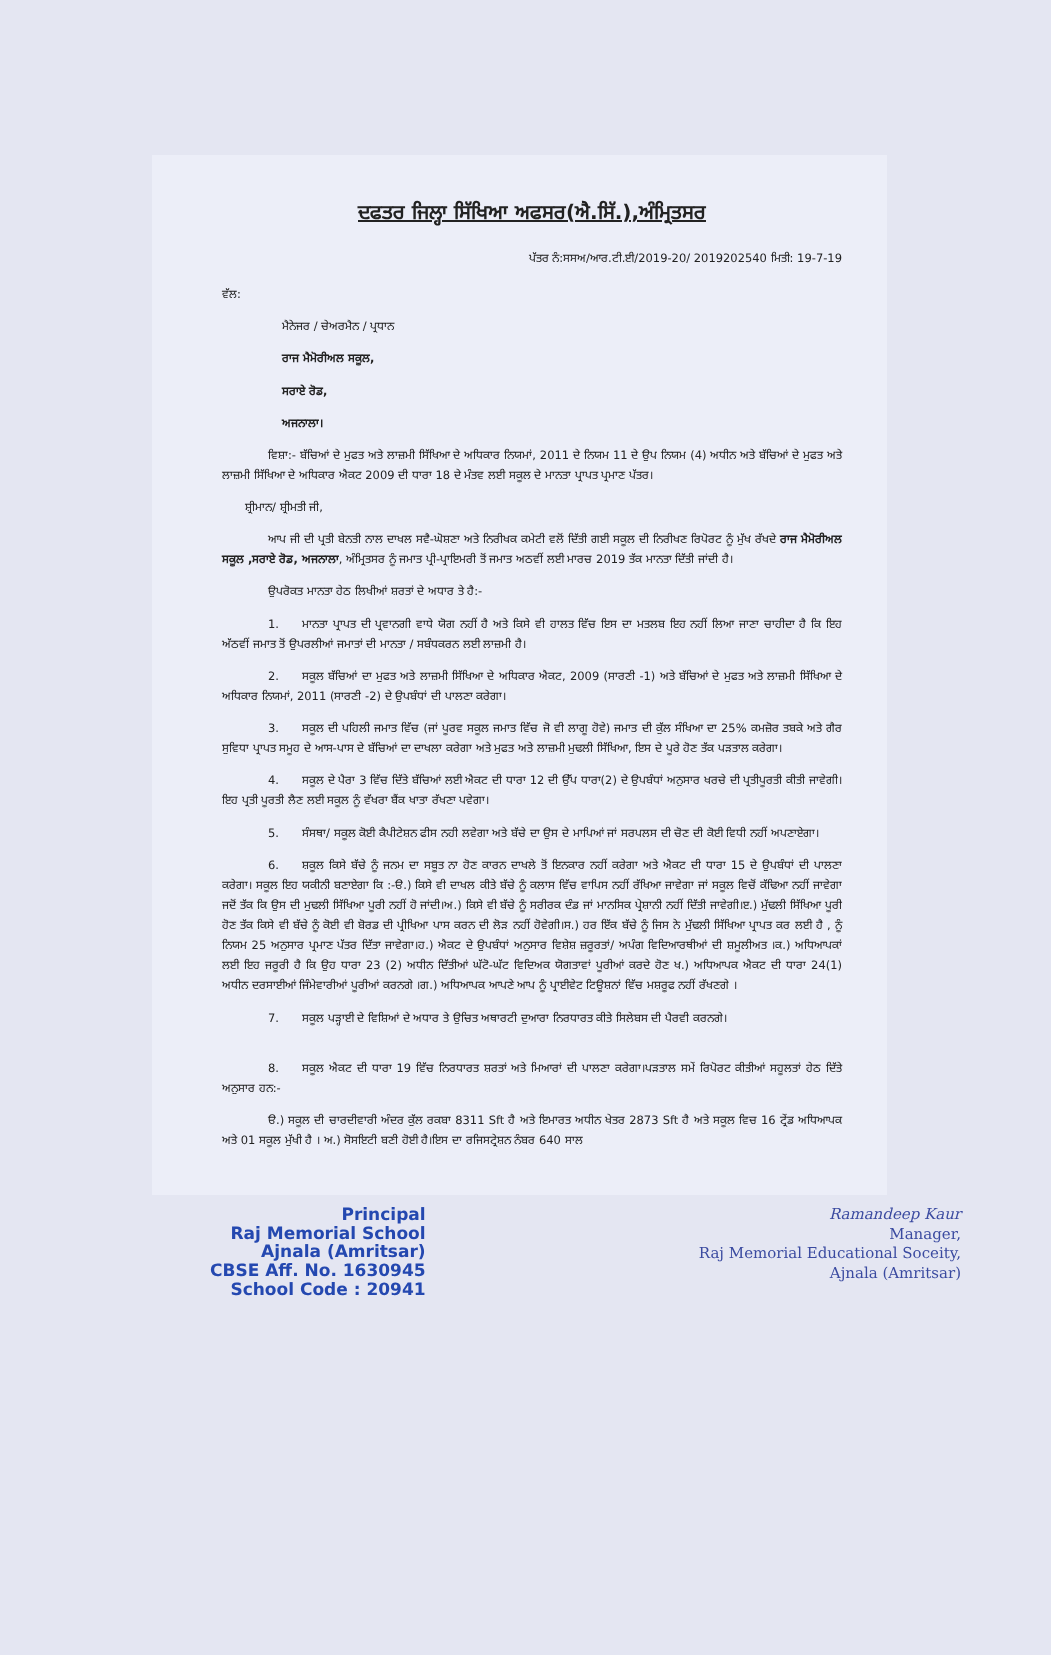ਦਫਤਰ ਜਿਲ੍ਹਾ ਸਿੱਖਿਆ ਅਫਸਰ(ਐ.ਸਿੱ.),ਅੰਮ੍ਰਿਤਸਰ
ਪੱਤਰ ਨੰ:ਸਸਅ/ਆਰ.ਟੀ.ਈ/2019-20/ 2019202540 ਮਿਤੀ: 19-7-19
ਵੱਲ:
ਮੈਨੇਜਰ / ਚੇਅਰਮੈਨ / ਪ੍ਰਧਾਨ
ਰਾਜ ਮੈਮੋਰੀਅਲ ਸਕੂਲ,
ਸਰਾਏ ਰੋਡ,
ਅਜਨਾਲਾ।
    ਵਿਸ਼ਾ:- ਬੱਚਿਆਂ ਦੇ ਮੁਫਤ ਅਤੇ ਲਾਜ਼ਮੀ ਸਿੱਖਿਆ ਦੇ ਅਧਿਕਾਰ ਨਿਯਮਾਂ, 2011 ਦੇ ਨਿਯਮ 11 ਦੇ ਉਪ ਨਿਯਮ (4) ਅਧੀਨ ਅਤੇ ਬੱਚਿਆਂ ਦੇ ਮੁਫਤ ਅਤੇ ਲਾਜ਼ਮੀ ਸਿੱਖਿਆ ਦੇ ਅਧਿਕਾਰ ਐਕਟ 2009 ਦੀ ਧਾਰਾ 18 ਦੇ ਮੰਤਵ ਲਈ ਸਕੂਲ ਦੇ ਮਾਨਤਾ ਪ੍ਰਾਪਤ ਪ੍ਰਮਾਣ ਪੱਤਰ।
  ਸ਼੍ਰੀਮਾਨ/ ਸ਼੍ਰੀਮਤੀ ਜੀ,
    ਆਪ ਜੀ ਦੀ ਪ੍ਰਤੀ ਬੇਨਤੀ ਨਾਲ ਦਾਖਲ ਸਵੈ-ਘੋਸ਼ਣਾ ਅਤੇ ਨਿਰੀਖਕ ਕਮੇਟੀ ਵਲੋਂ ਦਿੱਤੀ ਗਈ ਸਕੂਲ ਦੀ ਨਿਰੀਖਣ ਰਿਪੋਰਟ ਨੂੰ ਮੁੱਖ ਰੱਖਦੇ ਰਾਜ ਮੈਮੋਰੀਅਲ ਸਕੂਲ ,ਸਰਾਏ ਰੋਡ, ਅਜਨਾਲਾ, ਅੰਮ੍ਰਿਤਸਰ ਨੂੰ ਜਮਾਤ ਪ੍ਰੀ-ਪ੍ਰਾਇਮਰੀ ਤੋਂ ਜਮਾਤ ਅਠਵੀਂ ਲਈ ਮਾਰਚ 2019 ਤੱਕ ਮਾਨਤਾ ਦਿੱਤੀ ਜਾਂਦੀ ਹੈ।
    ਉਪਰੋਕਤ ਮਾਨਤਾ ਹੇਠ ਲਿਖੀਆਂ ਸ਼ਰਤਾਂ ਦੇ ਅਧਾਰ ਤੇ ਹੈ:-
    1.  ਮਾਨਤਾ ਪ੍ਰਾਪਤ ਦੀ ਪ੍ਰਵਾਨਗੀ ਵਾਧੇ ਯੋਗ ਨਹੀਂ ਹੈ ਅਤੇ ਕਿਸੇ ਵੀ ਹਾਲਤ ਵਿੱਚ ਇਸ ਦਾ ਮਤਲਬ ਇਹ ਨਹੀਂ ਲਿਆ ਜਾਣਾ ਚਾਹੀਦਾ ਹੈ ਕਿ ਇਹ ਅੱਠਵੀਂ ਜਮਾਤ ਤੋਂ ਉਪਰਲੀਆਂ ਜਮਾਤਾਂ ਦੀ ਮਾਨਤਾ / ਸਬੰਧਕਰਨ ਲਈ ਲਾਜ਼ਮੀ ਹੈ।
    2.  ਸਕੂਲ ਬੱਚਿਆਂ ਦਾ ਮੁਫਤ ਅਤੇ ਲਾਜ਼ਮੀ ਸਿੱਖਿਆ ਦੇ ਅਧਿਕਾਰ ਐਕਟ, 2009 (ਸਾਰਣੀ -1) ਅਤੇ ਬੱਚਿਆਂ ਦੇ ਮੁਫਤ ਅਤੇ ਲਾਜ਼ਮੀ ਸਿੱਖਿਆ ਦੇ ਅਧਿਕਾਰ ਨਿਯਮਾਂ, 2011 (ਸਾਰਣੀ -2) ਦੇ ਉਪਬੰਧਾਂ ਦੀ ਪਾਲਣਾ ਕਰੇਗਾ।
    3.  ਸਕੂਲ ਦੀ ਪਹਿਲੀ ਜਮਾਤ ਵਿੱਚ (ਜਾਂ ਪੂਰਵ ਸਕੂਲ ਜਮਾਤ ਵਿੱਚ ਜੋ ਵੀ ਲਾਗੂ ਹੋਵੇ) ਜਮਾਤ ਦੀ ਕੁੱਲ ਸੰਖਿਆ ਦਾ 25% ਕਮਜ਼ੋਰ ਤਬਕੇ ਅਤੇ ਗੈਰ ਸੁਵਿਧਾ ਪ੍ਰਾਪਤ ਸਮੂਹ ਦੇ ਆਸ-ਪਾਸ ਦੇ ਬੱਚਿਆਂ ਦਾ ਦਾਖਲਾ ਕਰੇਗਾ ਅਤੇ ਮੁਫਤ ਅਤੇ ਲਾਜ਼ਮੀ ਮੁਢਲੀ ਸਿੱਖਿਆ, ਇਸ ਦੇ ਪੂਰੇ ਹੋਣ ਤੱਕ ਪੜਤਾਲ ਕਰੇਗਾ।
    4.  ਸਕੂਲ ਦੇ ਪੈਰਾ 3 ਵਿੱਚ ਦਿੱਤੇ ਬੱਚਿਆਂ ਲਈ ਐਕਟ ਦੀ ਧਾਰਾ 12 ਦੀ ਉੱਪ ਧਾਰਾ(2) ਦੇ ਉਪਬੰਧਾਂ ਅਨੁਸਾਰ ਖਰਚੇ ਦੀ ਪ੍ਰਤੀਪੂਰਤੀ ਕੀਤੀ ਜਾਵੇਗੀ। ਇਹ ਪ੍ਰਤੀ ਪੂਰਤੀ ਲੈਣ ਲਈ ਸਕੂਲ ਨੂੰ ਵੱਖਰਾ ਬੈਂਕ ਖਾਤਾ ਰੱਖਣਾ ਪਵੇਗਾ।
    5.  ਸੰਸਥਾ/ ਸਕੂਲ ਕੋਈ ਕੈਪੀਟੇਸ਼ਨ ਫੀਸ ਨਹੀ ਲਵੇਗਾ ਅਤੇ ਬੱਚੇ ਦਾ ਉਸ ਦੇ ਮਾਪਿਆਂ ਜਾਂ ਸਰਪਲਸ ਦੀ ਚੋਣ ਦੀ ਕੋਈ ਵਿਧੀ ਨਹੀਂ ਅਪਣਾਏਗਾ।
    6.  ਸ਼ਕੂਲ ਕਿਸੇ ਬੱਚੇ ਨੂੰ ਜਨਮ ਦਾ ਸਬੂਤ ਨਾ ਹੋਣ ਕਾਰਨ ਦਾਖਲੇ ਤੋਂ ਇਨਕਾਰ ਨਹੀਂ ਕਰੇਗਾ ਅਤੇ ਐਕਟ ਦੀ ਧਾਰਾ 15 ਦੇ ਉਪਬੰਧਾਂ ਦੀ ਪਾਲਣਾ ਕਰੇਗਾ। ਸਕੂਲ ਇਹ ਯਕੀਨੀ ਬਣਾਏਗਾ ਕਿ :-ੳ.) ਕਿਸੇ ਵੀ ਦਾਖਲ ਕੀਤੇ ਬੱਚੇ ਨੂੰ ਕਲਾਸ ਵਿੱਚ ਵਾਪਿਸ ਨਹੀਂ ਰੱਖਿਆ ਜਾਵੇਗਾ ਜਾਂ ਸਕੂਲ ਵਿਚੋਂ ਕੱਢਿਆ ਨਹੀਂ ਜਾਵੇਗਾ ਜਦੋਂ ਤੱਕ ਕਿ ਉਸ ਦੀ ਮੁਢਲੀ ਸਿੱਖਿਆ ਪੂਰੀ ਨਹੀਂ ਹੋ ਜਾਂਦੀ।ਅ.) ਕਿਸੇ ਵੀ ਬੱਚੇ ਨੂੰ ਸਰੀਰਕ ਦੰਡ ਜਾਂ ਮਾਨਸਿਕ ਪ੍ਰੇਸ਼ਾਨੀ ਨਹੀਂ ਦਿੱਤੀ ਜਾਵੇਗੀ।ੲ.) ਮੁੱਢਲੀ ਸਿੱਖਿਆ ਪੂਰੀ ਹੋਣ ਤੱਕ ਕਿਸੇ ਵੀ ਬੱਚੇ ਨੂੰ ਕੋਈ ਵੀ ਬੋਰਡ ਦੀ ਪ੍ਰੀਖਿਆ ਪਾਸ ਕਰਨ ਦੀ ਲੋੜ ਨਹੀਂ ਹੋਵੇਗੀ।ਸ.) ਹਰ ਇੱਕ ਬੱਚੇ ਨੂੰ ਜਿਸ ਨੇ ਮੁੱਢਲੀ ਸਿੱਖਿਆ ਪ੍ਰਾਪਤ ਕਰ ਲਈ ਹੈ , ਨੂੰ ਨਿਯਮ 25 ਅਨੁਸਾਰ ਪ੍ਰਮਾਣ ਪੱਤਰ ਦਿੱਤਾ ਜਾਵੇਗਾ।ਹ.) ਐਕਟ ਦੇ ਉਪਬੰਧਾਂ ਅਨੁਸਾਰ ਵਿਸ਼ੇਸ਼ ਜ਼ਰੂਰਤਾਂ/ ਅਪੰਗ ਵਿਦਿਆਰਥੀਆਂ ਦੀ ਸ਼ਮੂਲੀਅਤ ।ਕ.) ਅਧਿਆਪਕਾਂ ਲਈ ਇਹ ਜਰੂਰੀ ਹੈ ਕਿ ਉਹ ਧਾਰਾ 23 (2) ਅਧੀਨ ਦਿੱਤੀਆਂ ਘੱਟੋ-ਘੱਟ ਵਿਦਿਅਕ ਯੋਗਤਾਵਾਂ ਪੂਰੀਆਂ ਕਰਦੇ ਹੋਣ ਖ.) ਅਧਿਆਪਕ ਐਕਟ ਦੀ ਧਾਰਾ 24(1) ਅਧੀਨ ਦਰਸਾਈਆਂ ਜਿੰਮੇਵਾਰੀਆਂ ਪੂਰੀਆਂ ਕਰਨਗੇ ।ਗ.) ਅਧਿਆਪਕ ਆਪਣੇ ਆਪ ਨੂੰ ਪ੍ਰਾਈਵੇਟ ਟਿਊਸ਼ਨਾਂ ਵਿੱਚ ਮਸ਼ਰੂਫ ਨਹੀਂ ਰੱਖਣਗੇ ।
    7.  ਸਕੂਲ ਪੜ੍ਹਾਈ ਦੇ ਵਿਸ਼ਿਆਂ ਦੇ ਅਧਾਰ ਤੇ ਉਚਿਤ ਅਥਾਰਟੀ ਦੁਆਰਾ ਨਿਰਧਾਰਤ ਕੀਤੇ ਸਿਲੇਬਸ ਦੀ ਪੈਰਵੀ ਕਰਨਗੇ।
    8.  ਸਕੂਲ ਐਕਟ ਦੀ ਧਾਰਾ 19 ਵਿੱਚ ਨਿਰਧਾਰਤ ਸ਼ਰਤਾਂ ਅਤੇ ਮਿਆਰਾਂ ਦੀ ਪਾਲਣਾ ਕਰੇਗਾ।ਪੜਤਾਲ ਸਮੇਂ ਰਿਪੋਰਟ ਕੀਤੀਆਂ ਸਹੂਲਤਾਂ ਹੇਠ ਦਿੱਤੇ ਅਨੁਸਾਰ ਹਨ:-
    ੳ.) ਸਕੂਲ ਦੀ ਚਾਰਦੀਵਾਰੀ ਅੰਦਰ ਕੁੱਲ ਰਕਬਾ 8311 Sft ਹੈ ਅਤੇ ਇਮਾਰਤ ਅਧੀਨ ਖੇਤਰ 2873 Sft ਹੈ ਅਤੇ ਸਕੂਲ ਵਿਚ 16 ਟ੍ਰੇਂਡ ਅਧਿਆਪਕ ਅਤੇ 01 ਸਕੂਲ ਮੁੱਖੀ ਹੈ । ਅ.) ਸੋਸਇਟੀ ਬਣੀ ਹੋਈ ਹੈ।ਇਸ ਦਾ ਰਜਿਸਟ੍ਰੇਸ਼ਨ ਨੰਬਰ 640 ਸਾਲ
Principal
Raj Memorial School
Ajnala (Amritsar)
CBSE Aff. No. 1630945
School Code : 20941
Ramandeep Kaur
Manager,
Raj Memorial Educational Soceity,
Ajnala (Amritsar)